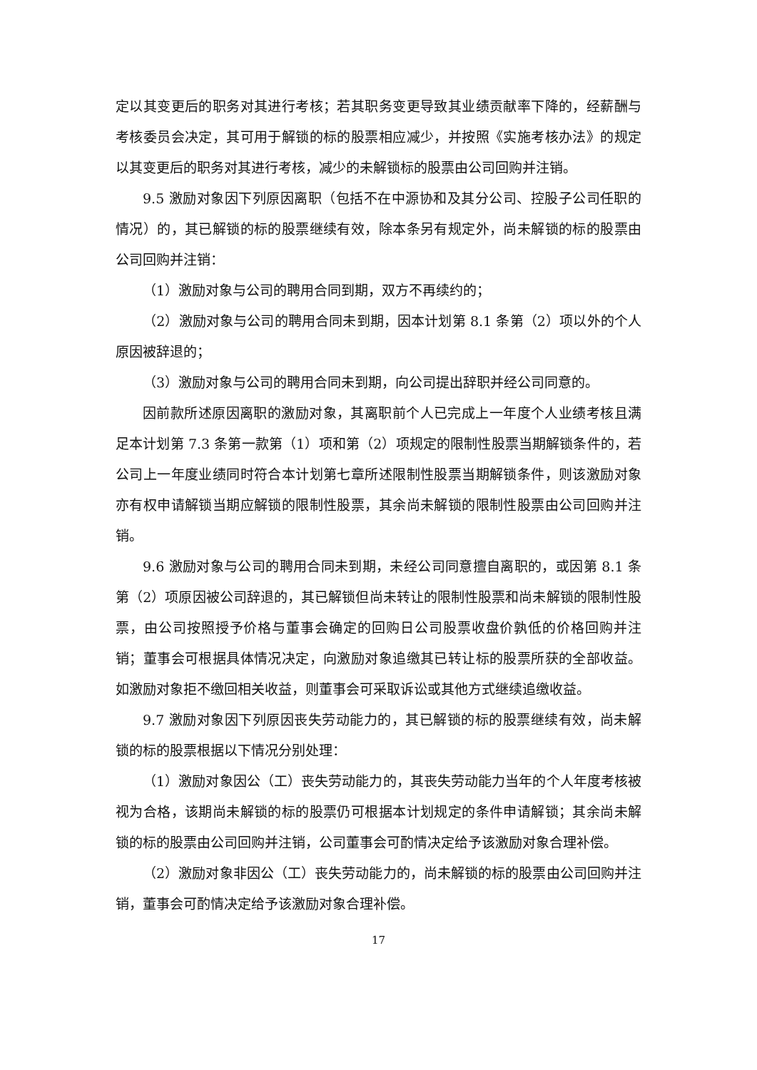定以其变更后的职务对其进行考核；若其职务变更导致其业绩贡献率下降的，经薪酬与考核委员会决定，其可用于解锁的标的股票相应减少，并按照《实施考核办法》的规定以其变更后的职务对其进行考核，减少的未解锁标的股票由公司回购并注销。
9.5 激励对象因下列原因离职（包括不在中源协和及其分公司、控股子公司任职的情况）的，其已解锁的标的股票继续有效，除本条另有规定外，尚未解锁的标的股票由公司回购并注销：
（1）激励对象与公司的聘用合同到期，双方不再续约的；
（2）激励对象与公司的聘用合同未到期，因本计划第 8.1 条第（2）项以外的个人原因被辞退的；
（3）激励对象与公司的聘用合同未到期，向公司提出辞职并经公司同意的。
因前款所述原因离职的激励对象，其离职前个人已完成上一年度个人业绩考核且满足本计划第 7.3 条第一款第（1）项和第（2）项规定的限制性股票当期解锁条件的，若公司上一年度业绩同时符合本计划第七章所述限制性股票当期解锁条件，则该激励对象亦有权申请解锁当期应解锁的限制性股票，其余尚未解锁的限制性股票由公司回购并注销。
9.6 激励对象与公司的聘用合同未到期，未经公司同意擅自离职的，或因第 8.1 条第（2）项原因被公司辞退的，其已解锁但尚未转让的限制性股票和尚未解锁的限制性股票，由公司按照授予价格与董事会确定的回购日公司股票收盘价孰低的价格回购并注销；董事会可根据具体情况决定，向激励对象追缴其已转让标的股票所获的全部收益。如激励对象拒不缴回相关收益，则董事会可采取诉讼或其他方式继续追缴收益。
9.7 激励对象因下列原因丧失劳动能力的，其已解锁的标的股票继续有效，尚未解锁的标的股票根据以下情况分别处理：
（1）激励对象因公（工）丧失劳动能力的，其丧失劳动能力当年的个人年度考核被视为合格，该期尚未解锁的标的股票仍可根据本计划规定的条件申请解锁；其余尚未解锁的标的股票由公司回购并注销，公司董事会可酌情决定给予该激励对象合理补偿。
（2）激励对象非因公（工）丧失劳动能力的，尚未解锁的标的股票由公司回购并注销，董事会可酌情决定给予该激励对象合理补偿。
17